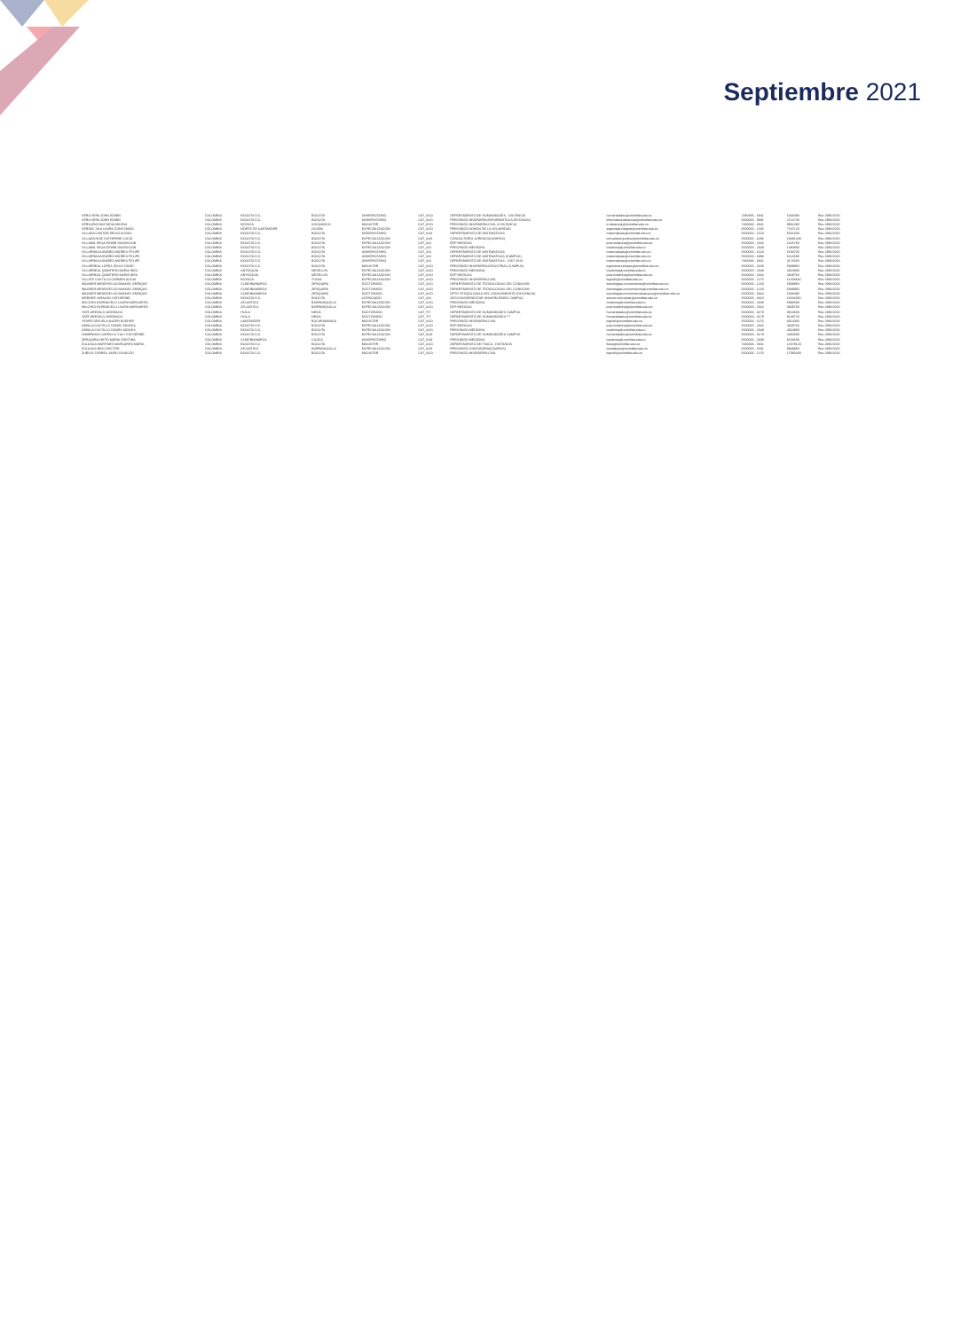Septiembre 2021
| VERA VERA JOHN EDWIN | COLOMBIA | BOGOTA D.C. | BOGOTA | UNIVERSITARIO | CAT_ASO | DEPARTAMENTO DE HUMANIDADES - DISTANCIA | humanidades@unimilitar.edu.co | 7480333 - 6841 | 5433480 | Res 2986/2020 |
| VERA VERA JOHN EDWIN | COLOMBIA | BOGOTA D.C. | BOGOTA | UNIVERSITARIO | CAT_ASO | PREGRADO INGENIERIA INFORMATICA A DISTANCIA | informatica.distancia@unimilitar.edu.co | 6500000 - 8001 | 2716740 | Res 2986/2020 |
| VERGARA DIAZ NIDIA MILENA | COLOMBIA | BOYACA | SOGAMOSO | MAGISTER | CAT_ASO | PREGRADO INGENIERIA CIVIL A DISTANCIA | ic.distancia@unimilitar.edu.co | 7480333 - 6841 | 9961380 | Res 2986/2020 |
| VERGEL VILA LAURA CONSTANZA | COLOMBIA | NORTE DE SANTANDER | OCAÑA | ESPECIALIZACION | CAT_ASO | PREGRADO ADMON DE LA SEGURIDAD | seguridad.integral@unimilitar.edu.co | 6500000 - 1566 | 7547120 | Res 2986/2020 |
| VILLADA CANTOR DIEGO ALEXIS | COLOMBIA | BOGOTA D.C. | BOGOTA | UNIVERSITARIO | CAT_AUX | DEPARTAMENTO DE MATEMATICAS | matematicas@unimilitar.edu.co | 6500000 - 1520 | 6561600 | Res 2986/2020 |
| VILLADA RUIZ CATHERINE LUCIA | COLOMBIA | BOGOTA D.C. | BOGOTA | ESPECIALIZACION | CAT_AUX | CONSULTORIO JURIDICO(CAMPUS) | consultorio.juridico@unimilitar.edu.co | 6500000 - 3286 | 10691340 | Res 2986/2020 |
| VILLAMIL VEGA EDWIN DAVIDSSON | COLOMBIA | BOGOTA D.C. | BOGOTA | ESPECIALIZACION | CAT_ASI | EDP MEDICAS | post.medicina@unimilitar.edu.co | 6500000 - 2042 | 2225760 | Res 2986/2020 |
| VILLAMIL VEGA EDWIN DAVIDSSON | COLOMBIA | BOGOTA D.C. | BOGOTA | ESPECIALIZACION | CAT_ASI | PREGRADO MEDICINA | medicina@unimilitar.edu.co | 6500000 - 2048 | 1484800 | Res 2986/2020 |
| VILLARRAGA IBAÑEZ ANDRES FELIPE | COLOMBIA | BOGOTA D.C. | BOGOTA | UNIVERSITARIO | CAT_ASI | DEPARTAMENTO DE MATEMATICAS | matematicas@unimilitar.edu.co | 6500000 - 1520 | 5180700 | Res 2986/2020 |
| VILLARRAGA IBAÑEZ ANDRES FELIPE | COLOMBIA | BOGOTA D.C. | BOGOTA | UNIVERSITARIO | CAT_ASI | DEPARTAMENTO DE MATEMATICAS (CAMPUS) | matematicas@unimilitar.edu.co | 6500000 - 3093 | 6213580 | Res 2986/2020 |
| VILLARRAGA IBAÑEZ ANDRES FELIPE | COLOMBIA | BOGOTA D.C. | BOGOTA | UNIVERSITARIO | CAT_ASI | DEPARTAMENTO DE MATEMATICAS - DIST 2013 | matematicas@unimilitar.edu.co | 7480333 - 6841 | 4173260 | Res 2986/2020 |
| VILLARREAL LOPEZ JESUS DAVID | COLOMBIA | BOGOTA D.C. | BOGOTA | MAGISTER | CAT_ASO | PREGRADO INGENIERIA INDUSTRIAL (CAMPUS) | ingenieria.campus@unimilitar.edu.co | 6500000 - 3240 | 5909960 | Res 2986/2020 |
| VILLARREAL QUINTERO MARIA INES | COLOMBIA | ANTIOQUIA | MEDELLIN | ESPECIALIZACION | CAT_ASO | PREGRADO MEDICINA | medicina@unimilitar.edu.co | 6500000 - 2048 | 4024800 | Res 2986/2020 |
| VILLARREAL QUINTERO MARIA INES | COLOMBIA | ANTIOQUIA | MEDELLIN | ESPECIALIZACION | CAT_ASO | EDP MEDICAS | post.medicina@unimilitar.edu.co | 6500000 - 2042 | 4829760 | Res 2986/2020 |
| VILLATE CASTILLO CARMEN ALICIA | COLOMBIA | BOYACA | TUNJA | ESPECIALIZACION | CAT_ASO | PREGRADO INGENIERIA CIVIL | ingcivil@unimilitar.edu.co | 6500000 - 1276 | 11269440 | Res 2986/2020 |
| WAGNER MENDIVELSO MANUEL ENRIQUE | COLOMBIA | CUNDINAMARCA | ZIPAQUIRA | DOCTORADO | CAT_ASO | DEPARTAMENTO DE TECNOLOGIAS DEL CONOCIMI | tecnologias.conocimiento@unimilitar.edu.co | 6500000 - 1220 | 5909960 | Res 2986/2020 |
| WAGNER MENDIVELSO MANUEL ENRIQUE | COLOMBIA | CUNDINAMARCA | ZIPAQUIRA | DOCTORADO | CAT_ASO | DEPARTAMENTO DE TECNOLOGIAS DEL CONOCIMI | tecnologias.conocimiento@unimilitar.edu.co | 6500000 - 1220 | 5909960 | Res 2986/2020 |
| WAGNER MENDIVELSO MANUEL ENRIQUE | COLOMBIA | CUNDINAMARCA | ZIPAQUIRA | DOCTORADO | CAT_ASO | DPTO TECNOLOGIAS DEL CONOCIMIENTO (DISTANCIA) | tecnologias.conocimientocampus@unimilitar.edu.co | 6500000 - 3042 | 5433480 | Res 2986/2020 |
| WEBNER JARAUJO CATHERINE | COLOMBIA | BOGOTA D.C. | BOGOTA | LICENCIADO | CAT_ASI | SECCION BIENESTAR UNIVERSITARIO CAMPUS | seccion.bienestar@unimilitar.edu.co | 6500000 - 3310 | 11004360 | Res 2986/2020 |
| WILCHES BORNACELLI LAURA MARGARITA | COLOMBIA | ATLANTICO | BARRANQUILLA | ESPECIALIZACION | CAT_ASO | PREGRADO MEDICINA | medicina@unimilitar.edu.co | 6500000 - 2048 | 5936580 | Res 2986/2020 |
| WILCHES BORNACELLI LAURA MARGARITA | COLOMBIA | ATLANTICO | BARRANQUILLA | ESPECIALIZACION | CAT_ASO | EDP MEDICAS | post.medicina@unimilitar.edu.co | 6500000 - 2042 | 4829760 | Res 2986/2020 |
| YATE AREVALO AIDEMACO | COLOMBIA | HUILA | NEIVA | DOCTORADO | CAT_TIT | DEPARTAMENTO DE HUMANIDADES CAMPUS | humanidades@unimilitar.edu.co | 6500000 - 3179 | 9613600 | Res 2986/2020 |
| YATE AREVALO AIDEMACO | COLOMBIA | HUILA | NEIVA | DOCTORADO | CAT_TIT | DEPARTAMENTO DE HUMANIDADES *** | humanidades@unimilitar.edu.co | 6500000 - 3179 | 8139720 | Res 2986/2020 |
| YEVER ORJUELA NAZER BUDHER | COLOMBIA | SANTANDER | BUCARAMANGA | MAGISTER | CAT_ASO | PREGRADO INGENIERIA CIVIL | ingcivil@unimilitar.edu.co | 6500000 - 1276 | 3013400 | Res 2986/2020 |
| ZABALA CASTILLO DANIEL MOISES | COLOMBIA | BOGOTA D.C. | BOGOTA | ESPECIALIZACION | CAT_ASO | EDP MEDICAS | post.medicina@unimilitar.edu.co | 6500000 - 2042 | 4829760 | Res 2986/2020 |
| ZABALA CASTILLO DANIEL MOISES | COLOMBIA | BOGOTA D.C. | BOGOTA | ESPECIALIZACION | CAT_ASO | PREGRADO MEDICINA | medicina@unimilitar.edu.co | 6500000 - 2048 | 4024800 | Res 2986/2020 |
| ZAMBRANO CARRILLO YULY KATHERINE | COLOMBIA | BOGOTA D.C. | BOGOTA | ESPECIALIZACION | CAT_AUX | DEPARTAMENTO DE HUMANIDADES CAMPUS | humanidades@unimilitar.edu.co | 6500000 - 3179 | 4460680 | Res 2986/2020 |
| ZIPAQUIRA NIETO MARIA CRISTINA | COLOMBIA | CUNDINAMARCA | CAJICA | UNIVERSITARIO | CAT_AUX | PREGRADO MEDICINA | medicina@unimilitar.edu.co | 6500000 - 2048 | 6156600 | Res 2986/2020 |
| ZULUAGA MARTINEZ MARGARITA MARIA | COLOMBIA | BOGOTA D.C. | BOGOTA | MAGISTER | CAT_ASO | DEPARTAMENTO DE FISICA - DISTANCIA | fisica@unimilitar.edu.co | 7480333 - 6841 | 12679120 | Res 2986/2020 |
| ZULUAGA RIOS HECTOR | COLOMBIA | ATLANTICO | BARRANQUILLA | ESPECIALIZACION | CAT_AUX | PREGRADO CONTADURIA(CAMPUS) | contaduria@unimilitar.edu.co | 6500000 - 3191 | 9948960 | Res 2986/2020 |
| ZUÑIGA TORRES JAIRO OSVALDO | COLOMBIA | BOGOTA D.C. | BOGOTA | MAGISTER | CAT_ASO | PREGRADO INGENIERIA CIVIL | ingcivil@unimilitar.edu.co | 6500000 - 1276 | 17685300 | Res 2986/2020 |